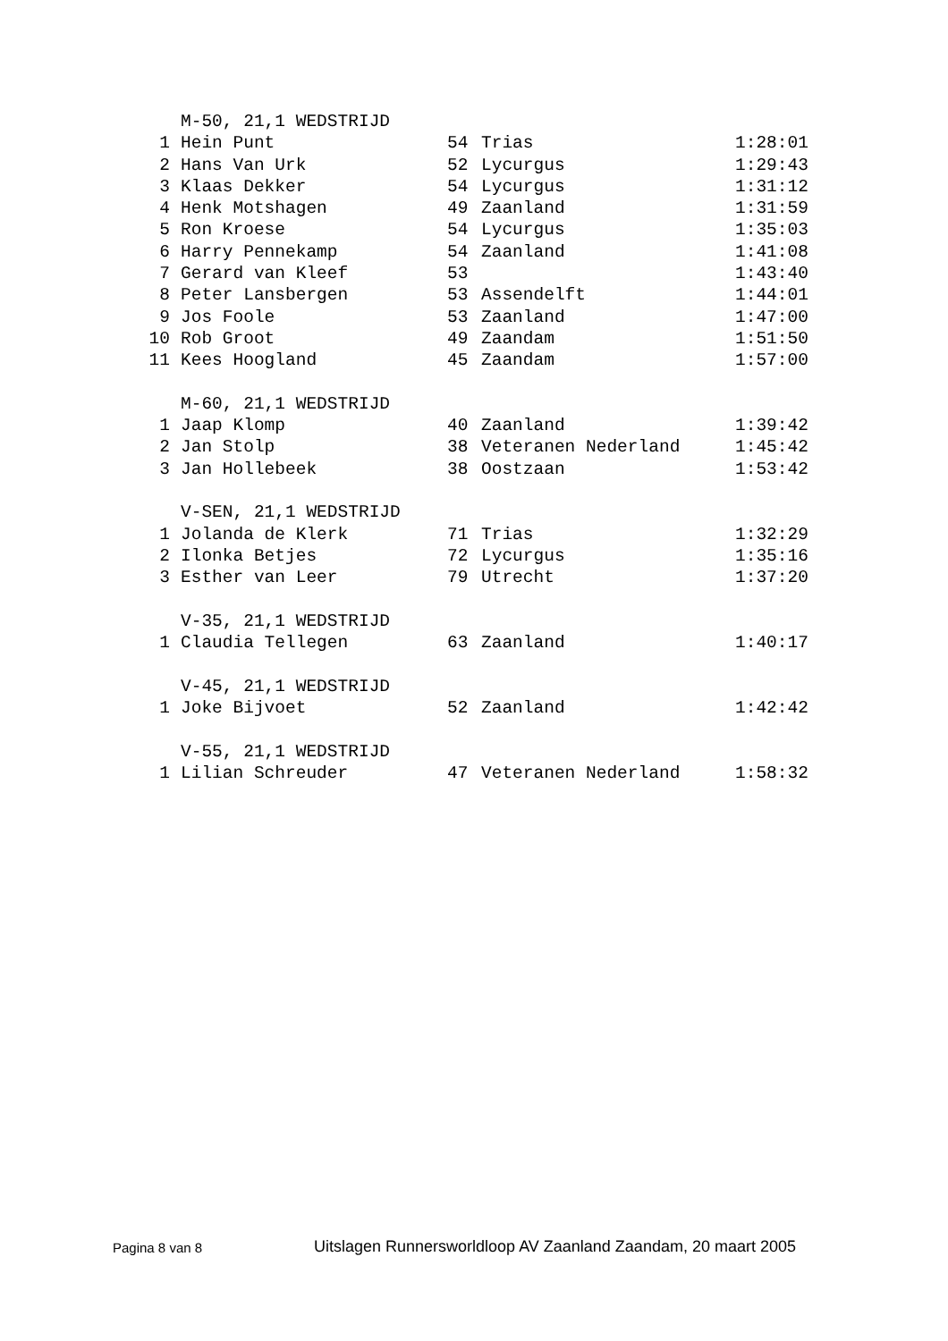| | M-50, 21,1 WEDSTRIJD | | | |
| 1 | Hein Punt | 54 | Trias | 1:28:01 |
| 2 | Hans Van Urk | 52 | Lycurgus | 1:29:43 |
| 3 | Klaas Dekker | 54 | Lycurgus | 1:31:12 |
| 4 | Henk Motshagen | 49 | Zaanland | 1:31:59 |
| 5 | Ron Kroese | 54 | Lycurgus | 1:35:03 |
| 6 | Harry Pennekamp | 54 | Zaanland | 1:41:08 |
| 7 | Gerard van Kleef | 53 | | 1:43:40 |
| 8 | Peter Lansbergen | 53 | Assendelft | 1:44:01 |
| 9 | Jos Foole | 53 | Zaanland | 1:47:00 |
| 10 | Rob Groot | 49 | Zaandam | 1:51:50 |
| 11 | Kees Hoogland | 45 | Zaandam | 1:57:00 |
| | M-60, 21,1 WEDSTRIJD | | | |
| 1 | Jaap Klomp | 40 | Zaanland | 1:39:42 |
| 2 | Jan Stolp | 38 | Veteranen Nederland | 1:45:42 |
| 3 | Jan Hollebeek | 38 | Oostzaan | 1:53:42 |
| | V-SEN, 21,1 WEDSTRIJD | | | |
| 1 | Jolanda de Klerk | 71 | Trias | 1:32:29 |
| 2 | Ilonka Betjes | 72 | Lycurgus | 1:35:16 |
| 3 | Esther van Leer | 79 | Utrecht | 1:37:20 |
| | V-35, 21,1 WEDSTRIJD | | | |
| 1 | Claudia Tellegen | 63 | Zaanland | 1:40:17 |
| | V-45, 21,1 WEDSTRIJD | | | |
| 1 | Joke Bijvoet | 52 | Zaanland | 1:42:42 |
| | V-55, 21,1 WEDSTRIJD | | | |
| 1 | Lilian Schreuder | 47 | Veteranen Nederland | 1:58:32 |
Pagina 8 van 8 Uitslagen Runnersworldloop AV Zaanland Zaandam, 20 maart 2005